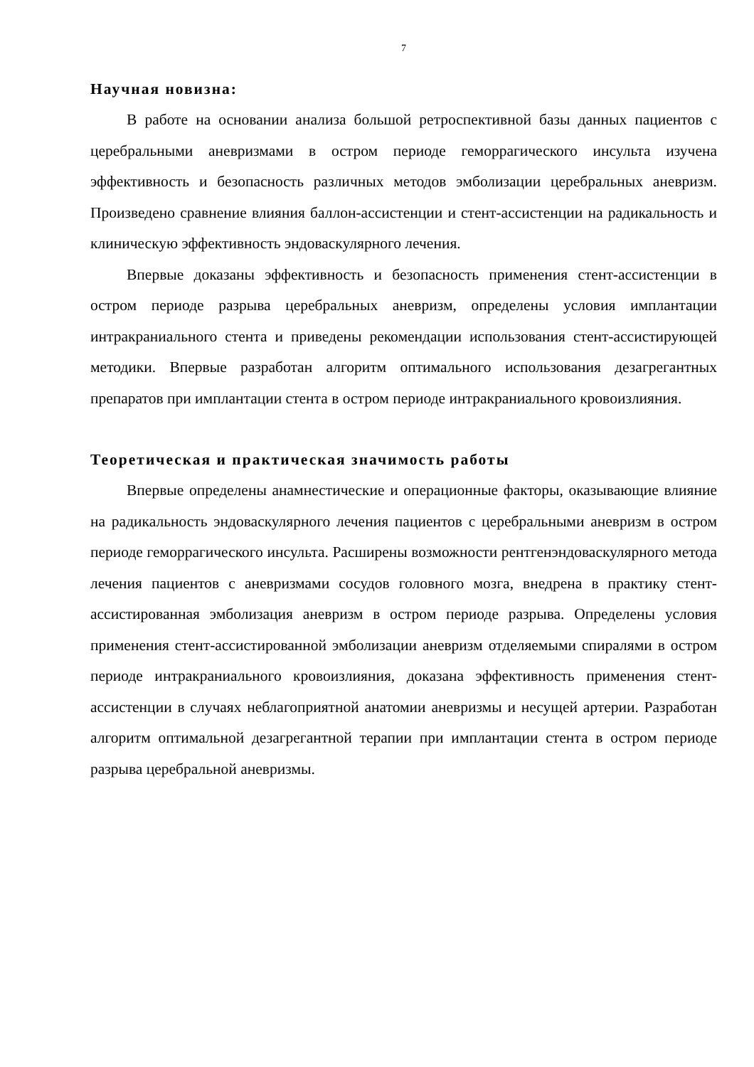7
Научная новизна:
В работе на основании анализа большой ретроспективной базы данных пациентов с церебральными аневризмами в остром периоде геморрагического инсульта изучена эффективность и безопасность различных методов эмболизации церебральных аневризм. Произведено сравнение влияния баллон-ассистенции и стент-ассистенции на радикальность и клиническую эффективность эндоваскулярного лечения.
Впервые доказаны эффективность и безопасность применения стент-ассистенции в остром периоде разрыва церебральных аневризм, определены условия имплантации интракраниального стента и приведены рекомендации использования стент-ассистирующей методики. Впервые разработан алгоритм оптимального использования дезагрегантных препаратов при имплантации стента в остром периоде интракраниального кровоизлияния.
Теоретическая и практическая значимость работы
Впервые определены анамнестические и операционные факторы, оказывающие влияние на радикальность эндоваскулярного лечения пациентов с церебральными аневризм в остром периоде геморрагического инсульта. Расширены возможности рентгенэндоваскулярного метода лечения пациентов с аневризмами сосудов головного мозга, внедрена в практику стент-ассистированная эмболизация аневризм в остром периоде разрыва. Определены условия применения стент-ассистированной эмболизации аневризм отделяемыми спиралями в остром периоде интракраниального кровоизлияния, доказана эффективность применения стент-ассистенции в случаях неблагоприятной анатомии аневризмы и несущей артерии. Разработан алгоритм оптимальной дезагрегантной терапии при имплантации стента в остром периоде разрыва церебральной аневризмы.